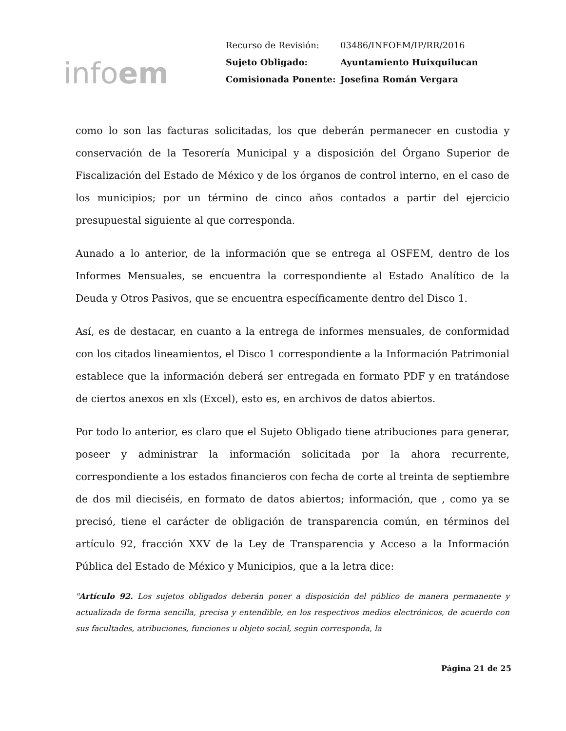infoem
| Recurso de Revisión: | 03486/INFOEM/IP/RR/2016 |
| Sujeto Obligado: | Ayuntamiento Huixquilucan |
| Comisionada Ponente: | Josefina Román Vergara |
como lo son las facturas solicitadas, los que deberán permanecer en custodia y conservación de la Tesorería Municipal y a disposición del Órgano Superior de Fiscalización del Estado de México y de los órganos de control interno, en el caso de los municipios; por un término de cinco años contados a partir del ejercicio presupuestal siguiente al que corresponda.
Aunado a lo anterior, de la información que se entrega al OSFEM, dentro de los Informes Mensuales, se encuentra la correspondiente al Estado Analítico de la Deuda y Otros Pasivos, que se encuentra específicamente dentro del Disco 1.
Así, es de destacar, en cuanto a la entrega de informes mensuales, de conformidad con los citados lineamientos, el Disco 1 correspondiente a la Información Patrimonial establece que la información deberá ser entregada en formato PDF y en tratándose de ciertos anexos en xls (Excel), esto es, en archivos de datos abiertos.
Por todo lo anterior, es claro que el Sujeto Obligado tiene atribuciones para generar, poseer y administrar la información solicitada por la ahora recurrente, correspondiente a los estados financieros con fecha de corte al treinta de septiembre de dos mil dieciséis, en formato de datos abiertos; información, que , como ya se precisó, tiene el carácter de obligación de transparencia común, en términos del artículo 92, fracción XXV de la Ley de Transparencia y Acceso a la Información Pública del Estado de México y Municipios, que a la letra dice:
"Artículo 92. Los sujetos obligados deberán poner a disposición del público de manera permanente y actualizada de forma sencilla, precisa y entendible, en los respectivos medios electrónicos, de acuerdo con sus facultades, atribuciones, funciones u objeto social, según corresponda, la
Página 21 de 25